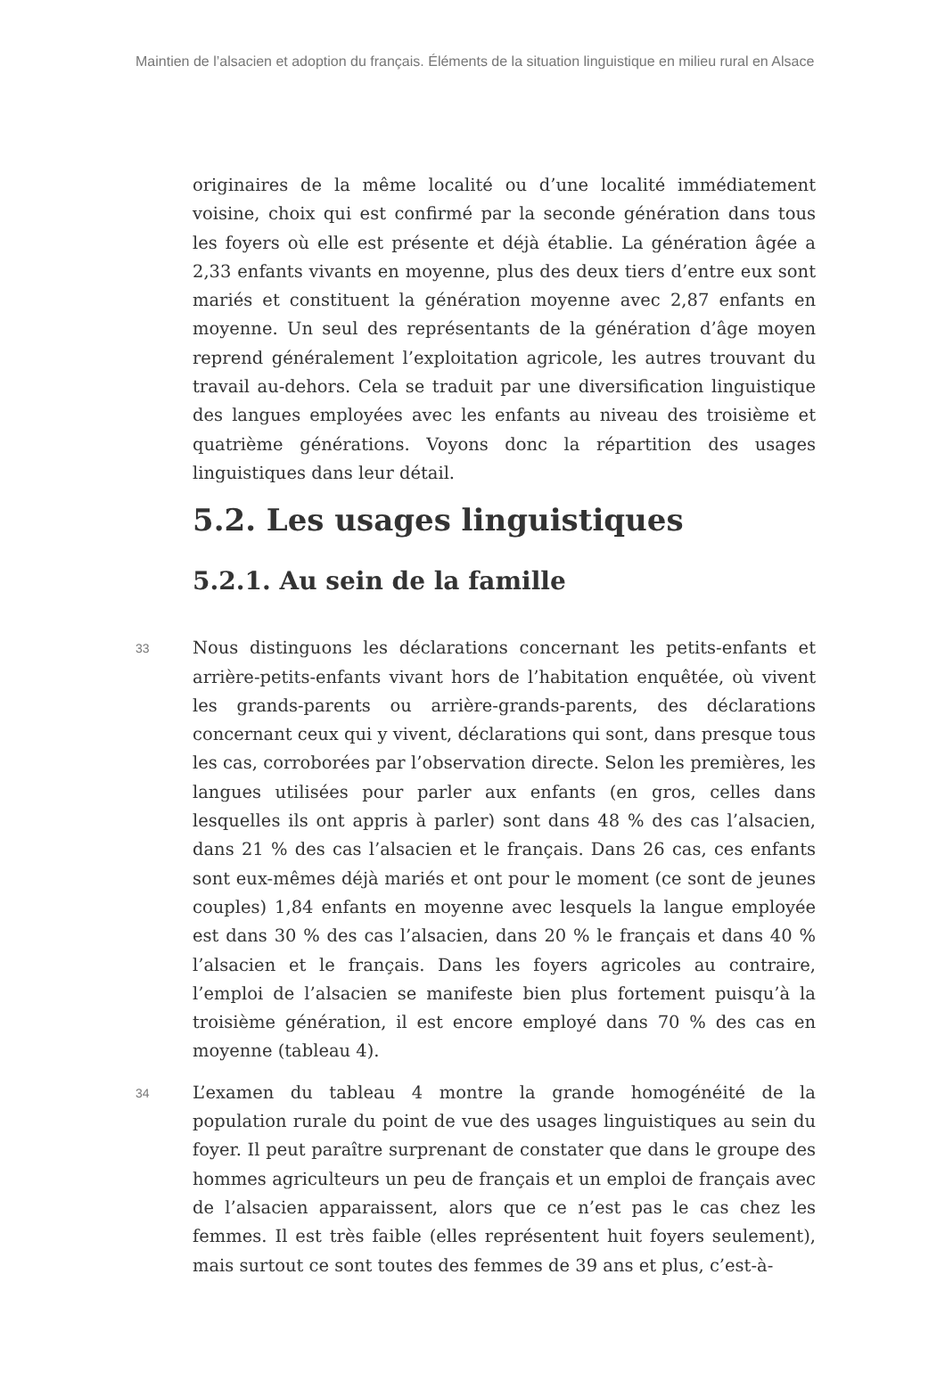Maintien de l’alsacien et adoption du français. Éléments de la situation linguistique en milieu rural en Alsace
originaires de la même localité ou d’une localité immédiatement voisine, choix qui est confirmé par la seconde génération dans tous les foyers où elle est présente et déjà établie. La génération âgée a 2,33 enfants vivants en moyenne, plus des deux tiers d’entre eux sont mariés et constituent la génération moyenne avec 2,87 enfants en moyenne. Un seul des représentants de la génération d’âge moyen reprend généralement l’exploitation agricole, les autres trouvant du travail au-dehors. Cela se traduit par une diversification linguistique des langues employées avec les enfants au niveau des troisième et quatrième générations. Voyons donc la répartition des usages linguistiques dans leur détail.
5.2. Les usages linguistiques
5.2.1. Au sein de la famille
33 Nous distinguons les déclarations concernant les petits-enfants et arrière-petits-enfants vivant hors de l’habitation enquêtée, où vivent les grands-parents ou arrière-grands-parents, des déclarations concernant ceux qui y vivent, déclarations qui sont, dans presque tous les cas, corroborées par l’observation directe. Selon les premières, les langues utilisées pour parler aux enfants (en gros, celles dans lesquelles ils ont appris à parler) sont dans 48 % des cas l’alsacien, dans 21 % des cas l’alsacien et le français. Dans 26 cas, ces enfants sont eux-mêmes déjà mariés et ont pour le moment (ce sont de jeunes couples) 1,84 enfants en moyenne avec lesquels la langue employée est dans 30 % des cas l’alsacien, dans 20 % le français et dans 40 % l’alsacien et le français. Dans les foyers agricoles au contraire, l’emploi de l’alsacien se manifeste bien plus fortement puisqu’à la troisième génération, il est encore employé dans 70 % des cas en moyenne (tableau 4).
34 L’examen du tableau 4 montre la grande homogénéité de la population rurale du point de vue des usages linguistiques au sein du foyer. Il peut paraître surprenant de constater que dans le groupe des hommes agriculteurs un peu de français et un emploi de français avec de l’alsacien apparaissent, alors que ce n’est pas le cas chez les femmes. Il est très faible (elles représentent huit foyers seulement), mais surtout ce sont toutes des femmes de 39 ans et plus, c’est-à-